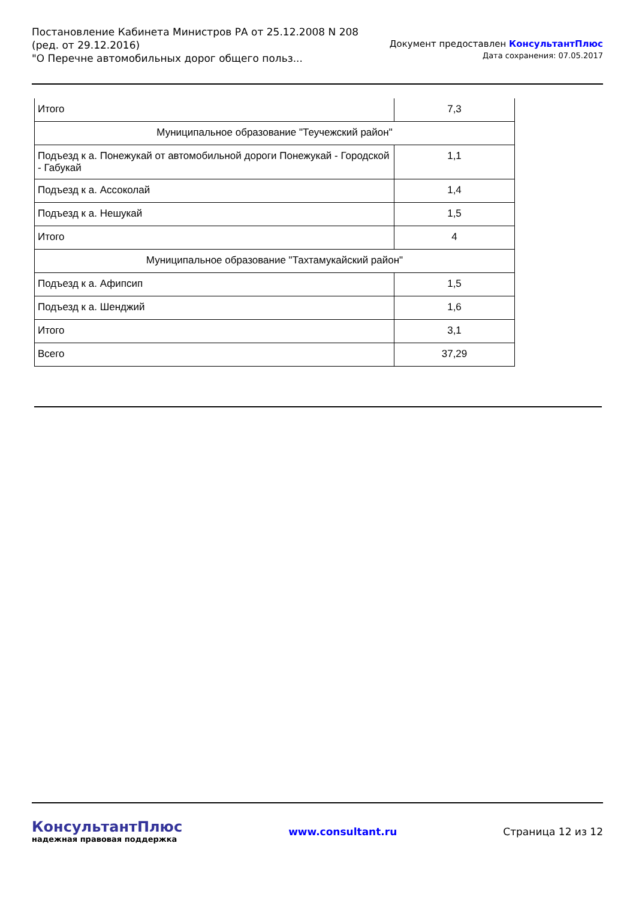Постановление Кабинета Министров РА от 25.12.2008 N 208
(ред. от 29.12.2016)
"О Перечне автомобильных дорог общего польз...
Документ предоставлен КонсультантПлюс
Дата сохранения: 07.05.2017
| Итого | 7,3 |
| Муниципальное образование "Теучежский район" | |
| Подъезд к а. Понежукай от автомобильной дороги Понежукай - Городской - Габукай | 1,1 |
| Подъезд к а. Ассоколай | 1,4 |
| Подъезд к а. Нешукай | 1,5 |
| Итого | 4 |
| Муниципальное образование "Тахтамукайский район" | |
| Подъезд к а. Афипсип | 1,5 |
| Подъезд к а. Шенджий | 1,6 |
| Итого | 3,1 |
| Всего | 37,29 |
КонсультантПлюс
надежная правовая поддержка
www.consultant.ru Страница 12 из 12